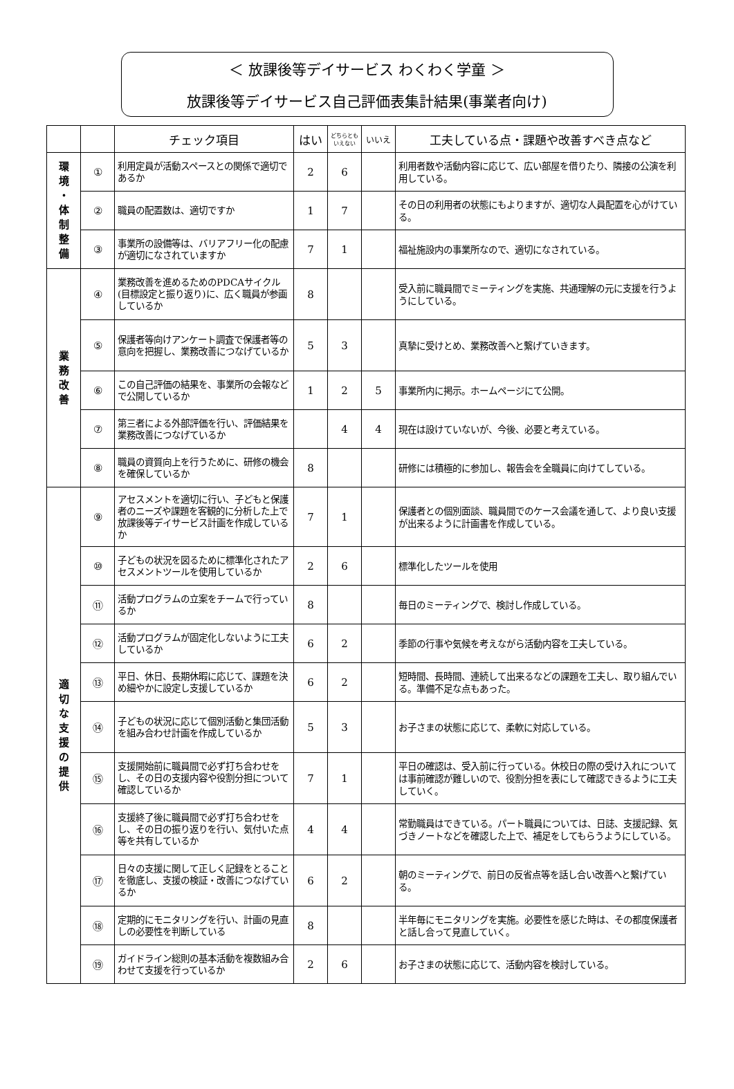＜ 放課後等デイサービス わくわく学童 ＞
放課後等デイサービス自己評価表集計結果(事業者向け)
| | | チェック項目 | はい | どちらとも いえない | いいえ | 工夫している点・課題や改善すべき点など |
| --- | --- | --- | --- | --- | --- | --- |
| 環 境 ・ 体 制 整 備 | ① | 利用定員が活動スペースとの関係で適切であるか | 2 | 6 | | 利用者数や活動内容に応じて、広い部屋を借りたり、隣接の公演を利用している。 |
| | ② | 職員の配置数は、適切ですか | 1 | 7 | | その日の利用者の状態にもよりますが、適切な人員配置を心がけている。 |
| | ③ | 事業所の設備等は、バリアフリー化の配慮が適切になされていますか | 7 | 1 | | 福祉施設内の事業所なので、適切になされている。 |
| 業 務 改 善 | ④ | 業務改善を進めるためのPDCAサイクル(目標設定と振り返り)に、広く職員が参画しているか | 8 | | | 受入前に職員間でミーティングを実施、共通理解の元に支援を行うようにしている。 |
| | ⑤ | 保護者等向けアンケート調査で保護者等の意向を把握し、業務改善につなげているか | 5 | 3 | | 真摯に受けとめ、業務改善へと繋げていきます。 |
| | ⑥ | この自己評価の結果を、事業所の会報などで公開しているか | 1 | 2 | 5 | 事業所内に掲示。ホームページにて公開。 |
| | ⑦ | 第三者による外部評価を行い、評価結果を業務改善につなげているか | | 4 | 4 | 現在は設けていないが、今後、必要と考えている。 |
| | ⑧ | 職員の資質向上を行うために、研修の機会を確保しているか | 8 | | | 研修には積極的に参加し、報告会を全職員に向けてしている。 |
| 適 切 な 支 援 の 提 供 | ⑨ | アセスメントを適切に行い、子どもと保護者のニーズや課題を客観的に分析した上で放課後等デイサービス計画を作成しているか | 7 | 1 | | 保護者との個別面談、職員間でのケース会議を通して、より良い支援が出来るように計画書を作成している。 |
| | ⑩ | 子どもの状況を図るために標準化されたアセスメントツールを使用しているか | 2 | 6 | | 標準化したツールを使用 |
| | ⑪ | 活動プログラムの立案をチームで行っているか | 8 | | | 毎日のミーティングで、検討し作成している。 |
| | ⑫ | 活動プログラムが固定化しないように工夫しているか | 6 | 2 | | 季節の行事や気候を考えながら活動内容を工夫している。 |
| | ⑬ | 平日、休日、長期休暇に応じて、課題を決め細やかに設定し支援しているか | 6 | 2 | | 短時間、長時間、連続して出来るなどの課題を工夫し、取り組んでいる。準備不足な点もあった。 |
| | ⑭ | 子どもの状況に応じて個別活動と集団活動を組み合わせ計画を作成しているか | 5 | 3 | | お子さまの状態に応じて、柔軟に対応している。 |
| | ⑮ | 支援開始前に職員間で必ず打ち合わせをし、その日の支援内容や役割分担について確認しているか | 7 | 1 | | 平日の確認は、受入前に行っている。休校日の際の受け入れについては事前確認が難しいので、役割分担を表にして確認できるように工夫していく。 |
| | ⑯ | 支援終了後に職員間で必ず打ち合わせをし、その日の振り返りを行い、気付いた点等を共有しているか | 4 | 4 | | 常勤職員はできている。パート職員については、日誌、支援記録、気づきノートなどを確認した上で、補足をしてもらうようにしている。 |
| | ⑰ | 日々の支援に関して正しく記録をとることを徹底し、支援の検証・改善につなげているか | 6 | 2 | | 朝のミーティングで、前日の反省点等を話し合い改善へと繋げている。 |
| | ⑱ | 定期的にモニタリングを行い、計画の見直しの必要性を判断している | 8 | | | 半年毎にモニタリングを実施。必要性を感じた時は、その都度保護者と話し合って見直していく。 |
| | ⑲ | ガイドライン総則の基本活動を複数組み合わせて支援を行っているか | 2 | 6 | | お子さまの状態に応じて、活動内容を検討している。 |